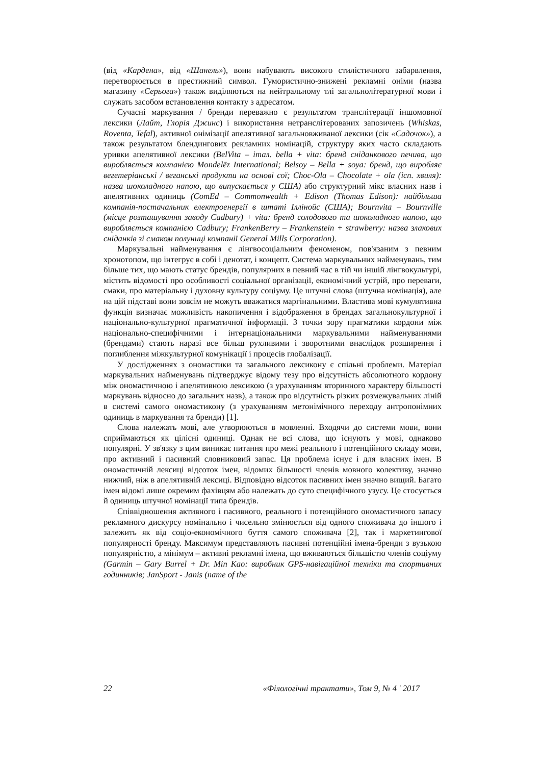(від «Кардена», від «Шанель»), вони набувають високого стилістичного забарвлення, перетворюється в престижний символ. Гумористично-знижені рекламні оніми (назва магазину «Серьога») також виділяються на нейтральному тлі загальнолітературної мови і служать засобом встановлення контакту з адресатом.
Сучасні маркування / бренди переважно є результатом транслітерації іншомовної лексики (Лайт, Глорія Джинс) і використання нетранслітерованих запозичень (Whiskas, Roventa, Tefal), активної онімізації апелятивної загальновживаної лексики (сік «Садочок»), а також результатом блендингових рекламних номінацій, структуру яких часто складають уривки апелятивної лексики (BelVita – італ. bella + vita: бренд сніданкового печива, що виробляється компанією Mondelēz International; Belsoy – Bella + soya: бренд, що виробляє вегетеріанські / веганські продукти на основі сої; Choc-Ola – Chocolate + ola (ісп. хвиля): назва шоколадного напою, що випускається у США) або структурний мікс власних назв і апелятивних одиниць (ComEd – Commonwealth + Edison (Thomas Edison): найбільша компанія-постачальник електроенергії в штаті Іллінойс (США); Bournvita – Bournville (місце розташування заводу Cadbury) + vita: бренд солодового та шоколадного напою, що виробляється компанією Cadbury; FrankenBerry – Frankenstein + strawberry: назва злакових сніданків зі смаком полуниці компанії General Mills Corporation).
Маркувальні найменування є лінгвосоціальним феноменом, пов'язаним з певним хронотопом, що інтегрує в собі і денотат, і концепт. Система маркувальних найменувань, тим більше тих, що мають статус брендів, популярних в певний час в тій чи іншій лінгвокультурі, містить відомості про особливості соціальної організації, економічний устрій, про переваги, смаки, про матеріальну і духовну культуру соціуму. Це штучні слова (штучна номінація), але на цій підставі вони зовсім не можуть вважатися маргінальними. Властива мові кумулятивна функція визначає можливість накопичення і відображення в брендах загальнокультурної і національно-культурної прагматичної інформації. З точки зору прагматики кордони між національно-специфічними і інтернаціональними маркувальними найменуваннями (брендами) стають наразі все більш рухливими і зворотними внаслідок розширення і поглиблення міжкультурної комунікації і процесів глобалізації.
У дослідженнях з ономастики та загального лексикону є спільні проблеми. Матеріал маркувальних найменувань підтверджує відому тезу про відсутність абсолютного кордону між ономастичною і апелятивною лексикою (з урахуванням вторинного характеру більшості маркувань відносно до загальних назв), а також про відсутність різких розмежувальних ліній в системі самого ономастикону (з урахуванням метонімічного переходу антропонімних одиниць в маркування та бренди) [1].
Слова належать мові, але утворюються в мовленні. Входячи до системи мови, вони сприймаються як цілісні одиниці. Однак не всі слова, що існують у мові, однаково популярні. У зв'язку з цим виникає питання про межі реального і потенційного складу мови, про активний і пасивний словниковий запас. Ця проблема існує і для власних імен. В ономастичній лексиці відсоток імен, відомих більшості членів мовного колективу, значно нижчий, ніж в апелятивній лексиці. Відповідно відсоток пасивних імен значно вищий. Багато імен відомі лише окремим фахівцям або належать до суто специфічного узусу. Це стосується й одиниць штучної номінації типа брендів.
Співвідношення активного і пасивного, реального і потенційного ономастичного запасу рекламного дискурсу номінально і чисельно змінюється від одного споживача до іншого і залежить як від соціо-економічного буття самого споживача [2], так і маркетингової популярності бренду. Максимум представляють пасивні потенційні імена-бренди з вузькою популярністю, а мінімум – активні рекламні імена, що вживаються більшістю членів соціуму (Garmin – Gary Burrel + Dr. Min Kao: виробник GPS-навігаційної техніки та спортивних годинників; JanSport - Janis (name of the
22 «Філологічні трактати», Том 9, № 4 ' 2017